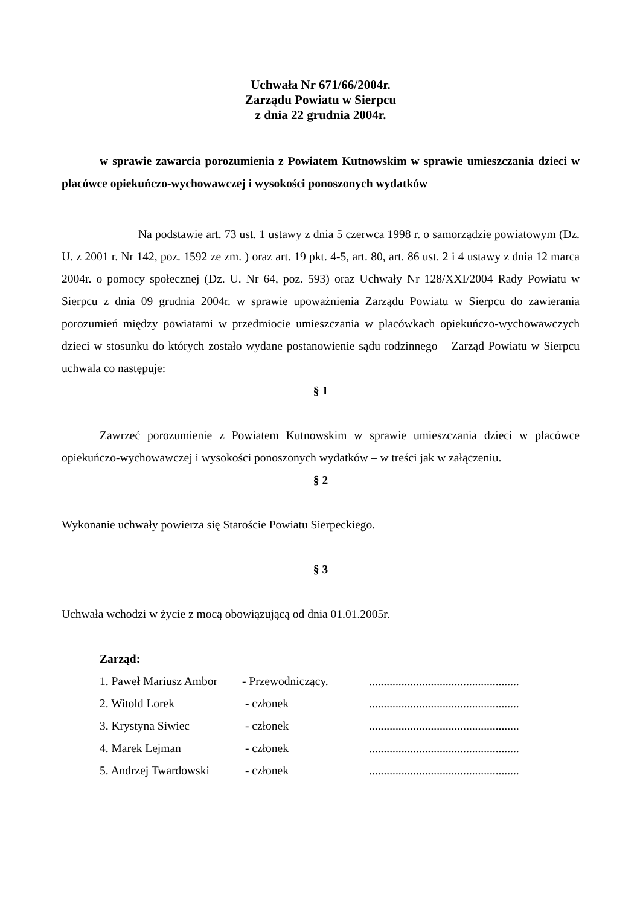Uchwała Nr 671/66/2004r.
Zarządu Powiatu w Sierpcu
z dnia 22 grudnia 2004r.
w sprawie zawarcia porozumienia z Powiatem Kutnowskim w sprawie umieszczania dzieci w placówce opiekuńczo-wychowawczej i wysokości ponoszonych wydatków
Na podstawie art. 73 ust. 1 ustawy z dnia 5 czerwca 1998 r. o samorządzie powiatowym (Dz. U. z 2001 r. Nr 142, poz. 1592 ze zm. ) oraz art. 19 pkt. 4-5, art. 80, art. 86 ust. 2 i 4 ustawy z dnia 12 marca 2004r. o pomocy społecznej (Dz. U. Nr 64, poz. 593) oraz Uchwały Nr 128/XXI/2004 Rady Powiatu w Sierpcu z dnia 09 grudnia 2004r. w sprawie upoważnienia Zarządu Powiatu w Sierpcu do zawierania porozumień między powiatami w przedmiocie umieszczania w placówkach opiekuńczo-wychowawczych dzieci w stosunku do których zostało wydane postanowienie sądu rodzinnego – Zarząd Powiatu w Sierpcu uchwala co następuje:
§ 1
Zawrzeć porozumienie z Powiatem Kutnowskim w sprawie umieszczania dzieci w placówce opiekuńczo-wychowawczej i wysokości ponoszonych wydatków – w treści jak w załączeniu.
§ 2
Wykonanie uchwały powierza się Staroście Powiatu Sierpeckiego.
§ 3
Uchwała wchodzi w życie z mocą obowiązującą od dnia 01.01.2005r.
Zarząd:
| 1. Paweł Mariusz Ambor | - Przewodniczący. | ................................................... |
| 2. Witold Lorek | - członek | ................................................... |
| 3. Krystyna Siwiec | - członek | ................................................... |
| 4. Marek Lejman | - członek | ................................................... |
| 5. Andrzej Twardowski | - członek | ................................................... |